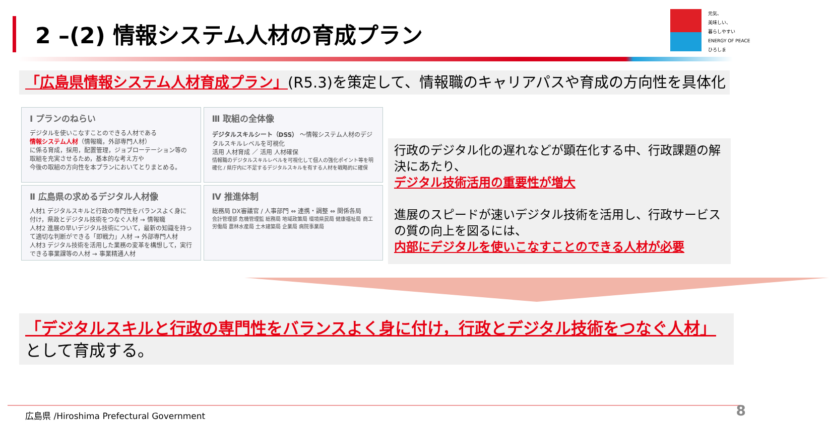2 –(2) 情報システム人材の育成プラン
元気、
美味しい、
暮らしやすい
ENERGY OF PEACE
ひろしま
「広島県情報システム人材育成プラン」(R5.3)を策定して、情報職のキャリアパスや育成の方向性を具体化
Ⅰ プランのねらい
デジタルを使いこなすことのできる人材である
情報システム人材（情報職，外部専門人材）
に係る育成，採用，配置管理，ジョブローテーション等の
取組を充実させるため，基本的な考え方や
今後の取組の方向性を本プランにおいてとりまとめる。
Ⅲ 取組の全体像
デジタルスキルシート（DSS） ～情報システム人材のデジタルスキルレベルを可視化
活用 人材育成 ／ 活用 人材確保
情報職のデジタルスキルレベルを可視化して個人の強化ポイント等を明確化 / 県庁内に不足するデジタルスキルを有する人材を戦略的に確保
Ⅱ 広島県の求めるデジタル人材像
人材1 デジタルスキルと行政の専門性をバランスよく身に付け，県政とデジタル技術をつなぐ人材 → 情報職
人材2 進展の早いデジタル技術について，最新の知識を持って適切な判断ができる「即戦力」人材 → 外部専門人材
人材3 デジタル技術を活用した業務の変革を構想して，実行できる事業課等の人材 → 事業精通人材
Ⅳ 推進体制
総務局 DX審議官 / 人事部門 ⇔ 連携・調整 ⇔ 関係各局
会計管理部 危機管理監 総務局 地域政策局 環境県民局 健康福祉局 商工労働局 農林水産局 土木建築局 企業局 病院事業局
行政のデジタル化の遅れなどが顕在化する中、行政課題の解決にあたり、
デジタル技術活用の重要性が増大
進展のスピードが速いデジタル技術を活用し、行政サービスの質の向上を図るには、
内部にデジタルを使いこなすことのできる人材が必要
「デジタルスキルと行政の専門性をバランスよく身に付け，行政とデジタル技術をつなぐ人材」
として育成する。
広島県 /Hiroshima Prefectural Government 8